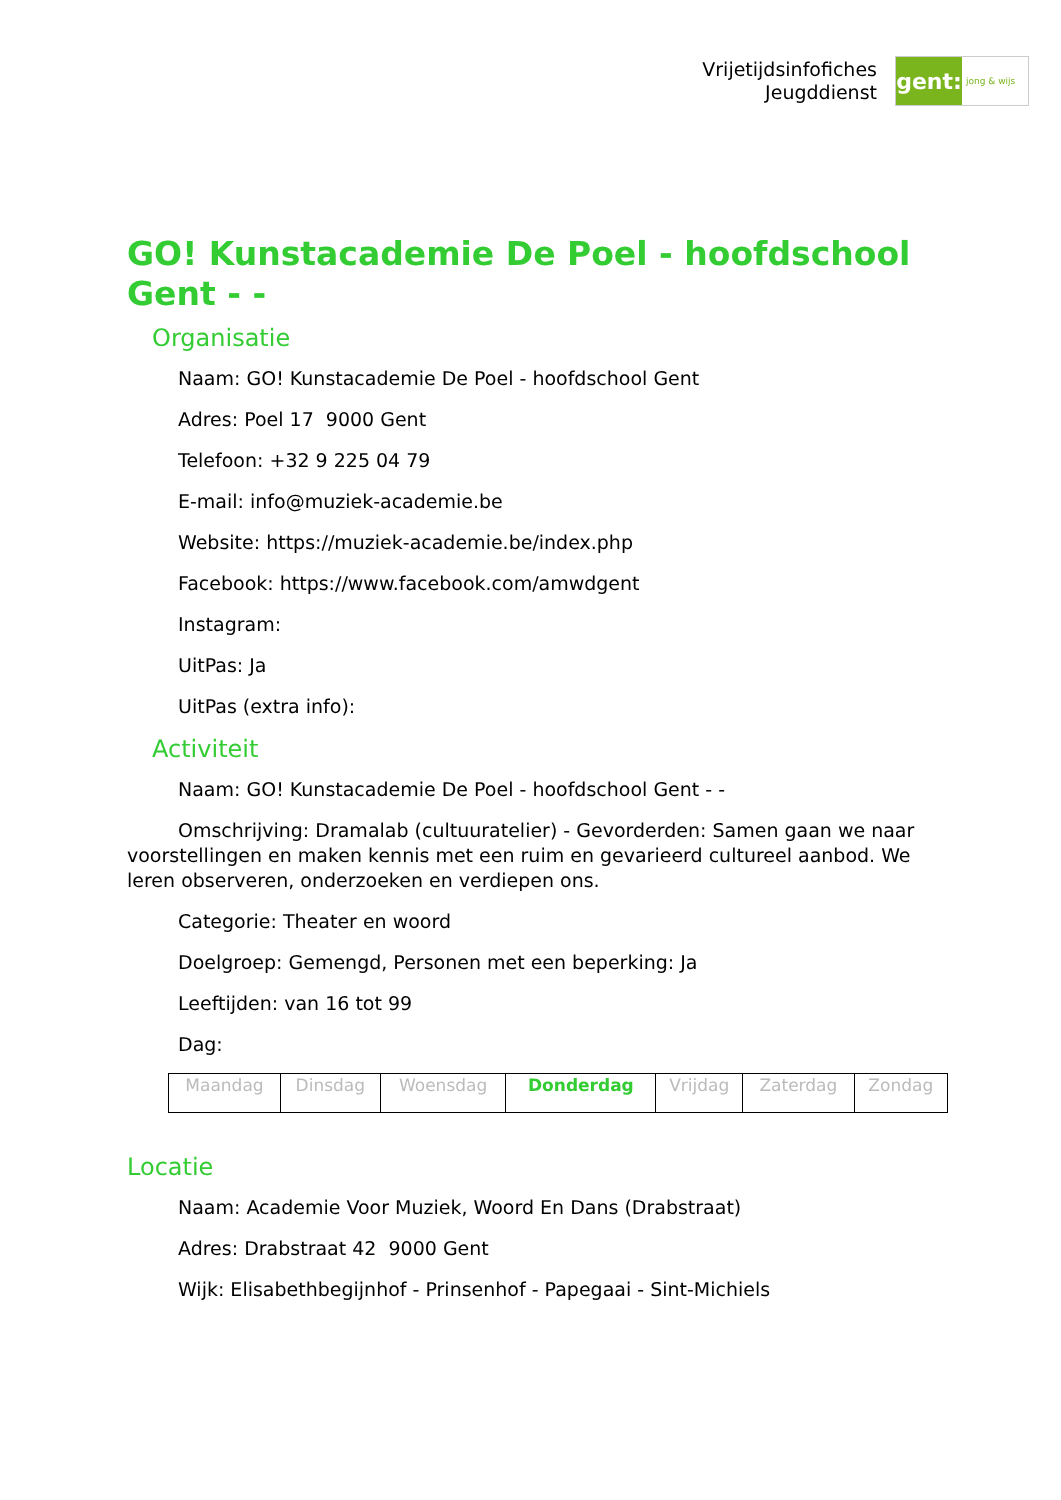Vrijetijdsinfofiches
Jeugddienst
gent:
jong & wijs
GO! Kunstacademie De Poel - hoofdschool Gent - -
Organisatie
Naam: GO! Kunstacademie De Poel - hoofdschool Gent
Adres: Poel 17 9000 Gent
Telefoon: +32 9 225 04 79
E-mail: info@muziek-academie.be
Website: https://muziek-academie.be/index.php
Facebook: https://www.facebook.com/amwdgent
Instagram:
UitPas: Ja
UitPas (extra info):
Activiteit
Naam: GO! Kunstacademie De Poel - hoofdschool Gent - -
Omschrijving: Dramalab (cultuuratelier) - Gevorderden: Samen gaan we naar voorstellingen en maken kennis met een ruim en gevarieerd cultureel aanbod. We leren observeren, onderzoeken en verdiepen ons.
Categorie: Theater en woord
Doelgroep: Gemengd, Personen met een beperking: Ja
Leeftijden: van 16 tot 99
Dag:
| Maandag | Dinsdag | Woensdag | Donderdag | Vrijdag | Zaterdag | Zondag |
Locatie
Naam: Academie Voor Muziek, Woord En Dans (Drabstraat)
Adres: Drabstraat 42 9000 Gent
Wijk: Elisabethbegijnhof - Prinsenhof - Papegaai - Sint-Michiels